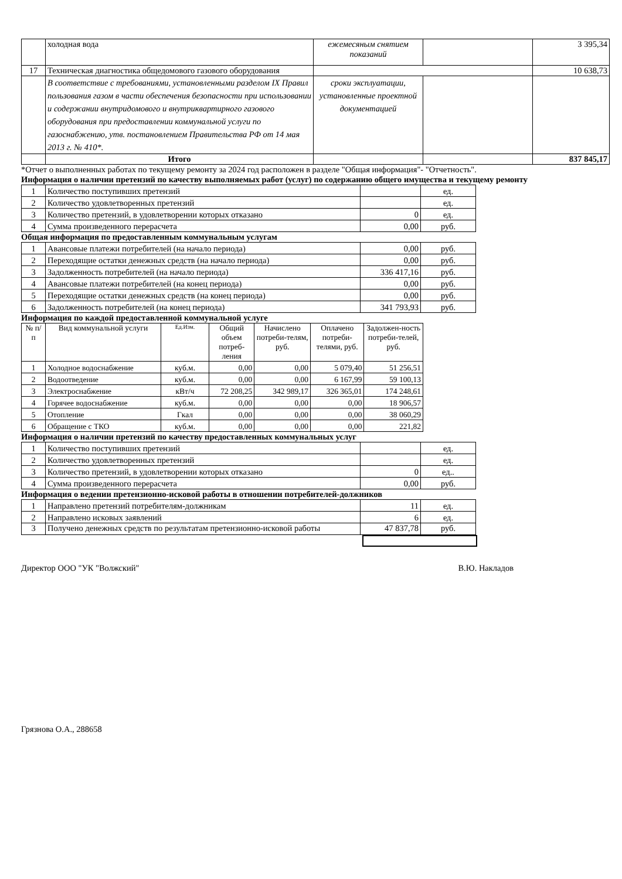| | холодная вода | ежемесяным снятием показаний | | 3 395,34 |
| 17 | Техническая диагностика общедомового газового оборудования | | | 10 638,73 |
| | В соответствие с требованиями, установленными разделом IX Правил пользования газом в части обеспечения безопасности при использовании и содержании внутридомового и внутриквартирного газового оборудования при предоставлении коммунальной услуги по газоснабжению, утв. постановлением Правительства РФ от 14 мая 2013 г. № 410*. | сроки эксплуатации, установленные проектной документацией | | |
| | Итого | | | 837 845,17 |
*Отчет о выполненных работах по текущему ремонту за 2024 год расположен в разделе "Общая информация"- "Отчетность".
Информация о наличии претензий по качеству выполняемых работ (услуг) по содержанию общего имущества и текущему ремонту
| 1 | Количество поступивших претензий | | ед. |
| 2 | Количество удовлетворенных претензий | | ед. |
| 3 | Количество претензий, в удовлетворении которых отказано | 0 | ед. |
| 4 | Сумма произведенного перерасчета | 0,00 | руб. |
Общая информация по предоставленным коммунальным услугам
| 1 | Авансовые платежи потребителей (на начало периода) | 0,00 | руб. |
| 2 | Переходящие остатки денежных средств (на начало периода) | 0,00 | руб. |
| 3 | Задолженность потребителей (на начало периода) | 336 417,16 | руб. |
| 4 | Авансовые платежи потребителей (на конец периода) | 0,00 | руб. |
| 5 | Переходящие остатки денежных средств (на конец периода) | 0,00 | руб. |
| 6 | Задолженность потребителей (на конец периода) | 341 793,93 | руб. |
Информация по каждой предоставленной коммунальной услуге
| № п/п | Вид коммунальной услуги | Ед.Изм. | Общий объем потреб-ления | Начислено потреби-телям, руб. | Оплачено потреби-телями, руб. | Задолжен-ность потреби-телей, руб. |
| --- | --- | --- | --- | --- | --- | --- |
| 1 | Холодное водоснабжение | куб.м. | 0,00 | 0,00 | 5 079,40 | 51 256,51 |
| 2 | Водоотведение | куб.м. | 0,00 | 0,00 | 6 167,99 | 59 100,13 |
| 3 | Электроснабжение | кВт/ч | 72 208,25 | 342 989,17 | 326 365,01 | 174 248,61 |
| 4 | Горячее водоснабжение | куб.м. | 0,00 | 0,00 | 0,00 | 18 906,57 |
| 5 | Отопление | Гкал | 0,00 | 0,00 | 0,00 | 38 060,29 |
| 6 | Обращение с ТКО | куб.м. | 0,00 | 0,00 | 0,00 | 221,82 |
Информация о наличии претензий по качеству предоставленных коммунальных услуг
| 1 | Количество поступивших претензий | | ед. |
| 2 | Количество удовлетворенных претензий | | ед. |
| 3 | Количество претензий, в удовлетворении которых отказано | 0 | ед.. |
| 4 | Сумма произведенного перерасчета | 0,00 | руб. |
Информация о ведении претензионно-исковой работы в отношении потребителей-должников
| 1 | Направлено претензий потребителям-должникам | 11 | ед. |
| 2 | Направлено исковых заявлений | 6 | ед. |
| 3 | Получено денежных средств по результатам претензионно-исковой работы | 47 837,78 | руб. |
Директор ООО "УК "Волжский" В.Ю. Накладов
Грязнова О.А., 288658